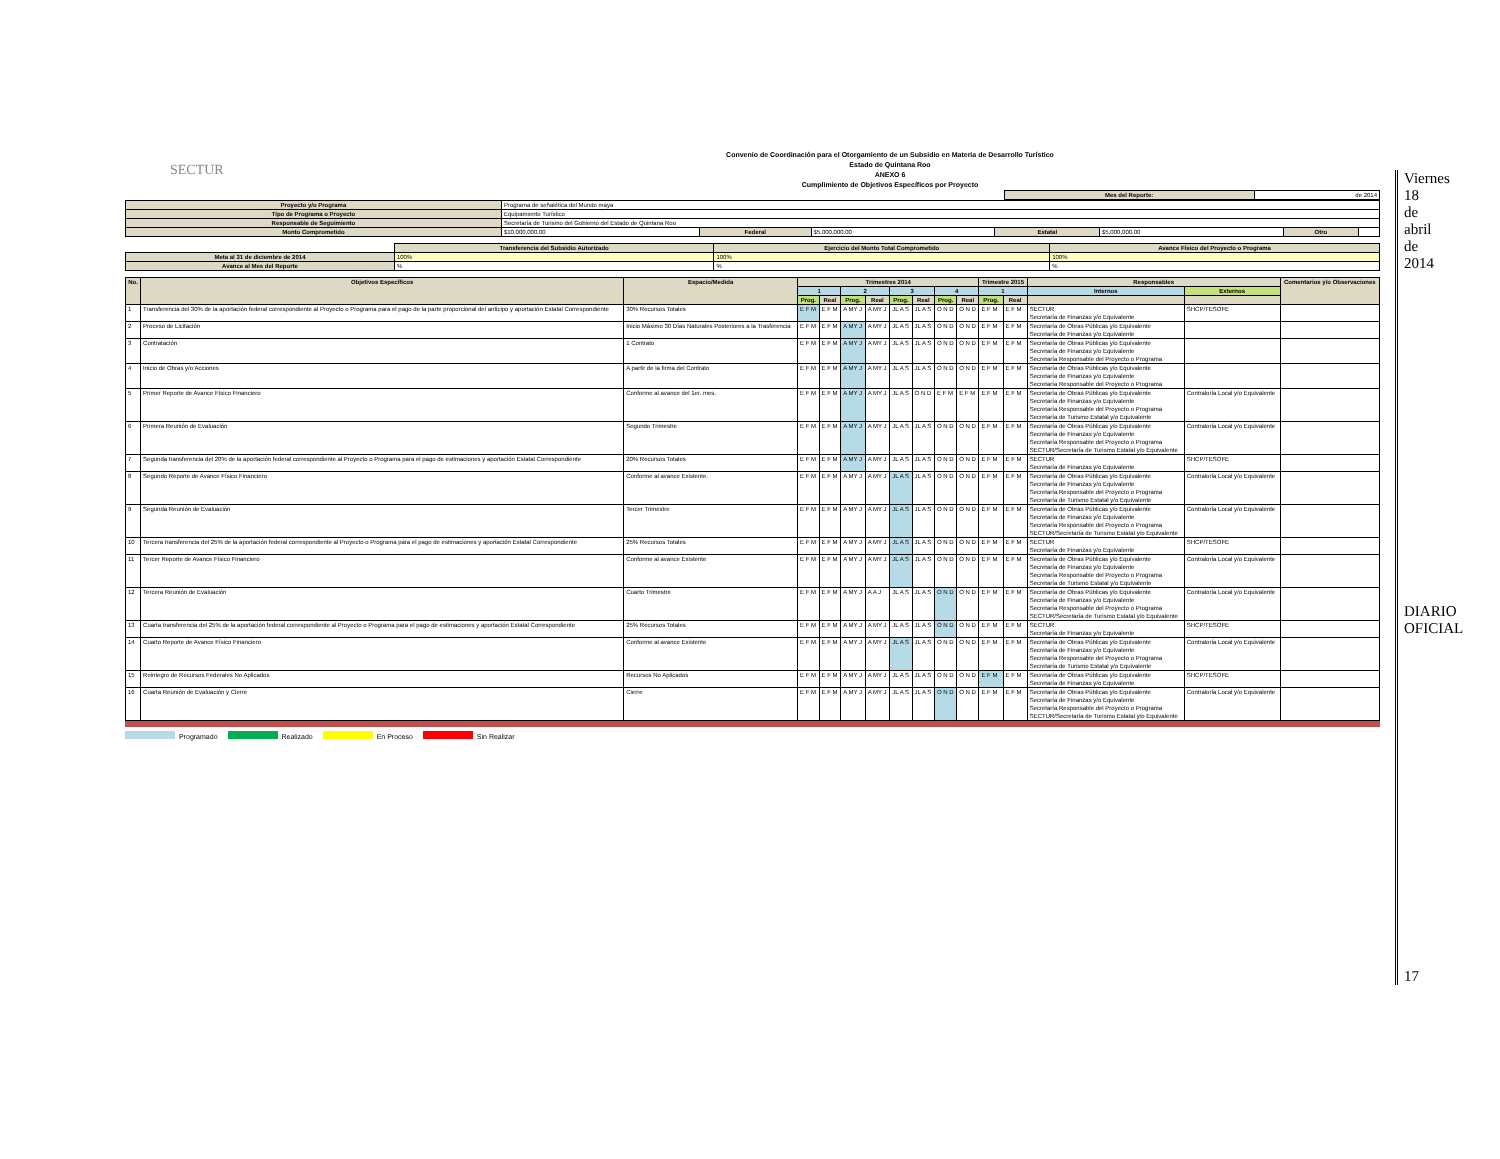SECTUR
Convenio de Coordinación para el Otorgamiento de un Subsidio en Materia de Desarrollo Turístico
Estado de Quintana Roo
ANEXO 6
Cumplimiento de Objetivos Específicos por Proyecto
| Mes del Reporte: | de 2014 |
| Proyecto y/o Programa | Programa de señalética del Mundo maya | | | | | | |
| Tipo de Programa o Proyecto | Equipamiento Turístico | | | | | | |
| Responsable de Seguimiento | Secretaría de Turismo del Gobierno del Estado de Quintana Roo | | | | | | |
| Monto Comprometido | $10,000,000.00 | Federal | $5,000,000.00 | Estatal | $5,000,000.00 | Otro | |
| | Transferencia del Subsidio Autorizado | Ejercicio del Monto Total Comprometido | Avance Físico del Proyecto o Programa |
| Meta al 31 de diciembre de 2014 | 100% | 100% | 100% |
| Avance al Mes del Reporte | % | % | % |
| No. | Objetivos Específicos | Espacio/Medida | Trimestres 2014 | | | | | | | | Trimestre 2015 | | Responsables | | Comentarios y/o Observaciones |
| --- | --- | --- | --- | --- | --- | --- | --- | --- | --- | --- | --- | --- | --- | --- | --- |
| | | | 1 | | 2 | | 3 | | 4 | | 1 | | Internos | Externos | |
| | | | Prog. | Real | Prog. | Real | Prog. | Real | Prog. | Real | Prog. | Real | | | |
| 1 | Transferencia del 30% de la aportación federal correspondiente al Proyecto o Programa para el pago de la parte proporcional del anticipo y aportación Estatal Correspondiente | 30% Recursos Totales | E F M | E F M | A MY J | A MY J | JL A S | JL A S | O N D | O N D | E F M | E F M | SECTUR Secretaría de Finanzas y/o Equivalente | SHCP/TESOFE | |
| 2 | Proceso de Licitación | Inicio Máximo 30 Días Naturales Posteriores a la Trasferencia | E F M | E F M | A MY J | A MY J | JL A S | JL A S | O N D | O N D | E F M | E F M | Secretaría de Obras Públicas y/o Equivalente Secretaría de Finanzas y/o Equivalente | | |
| 3 | Contratación | 1 Contrato | E F M | E F M | A MY J | A MY J | JL A S | JL A S | O N D | O N D | E F M | E F M | Secretaría de Obras Públicas y/o Equivalente Secretaría de Finanzas y/o Equivalente Secretaría Responsable del Proyecto o Programa | | |
| 4 | Inicio de Obras y/o Acciones | A partir de la firma del Contrato | E F M | E F M | A MY J | A MY J | JL A S | JL A S | O N D | O N D | E F M | E F M | Secretaría de Obras Públicas y/o Equivalente Secretaría de Finanzas y/o Equivalente Secretaría Responsable del Proyecto o Programa | | |
| 5 | Primer Reporte de Avance Físico Financiero | Conforme al avance del 1er. mes. | E F M | E F M | A MY J | A MY J | JL A S | O N D | E F M | E F M | E F M | E F M | Secretaría de Obras Públicas y/o Equivalente Secretaría de Finanzas y/o Equivalente Secretaría Responsable del Proyecto o Programa Secretaría de Turismo Estatal y/o Equivalente | Contraloría Local y/o Equivalente | |
| 6 | Primera Reunión de Evaluación | Segundo Trimestre | E F M | E F M | A MY J | A MY J | JL A S | JL A S | O N D | O N D | E F M | E F M | Secretaría de Obras Públicas y/o Equivalente Secretaría de Finanzas y/o Equivalente Secretaría Responsable del Proyecto o Programa SECTUR/Secretaría de Turismo Estatal y/o Equivalente | Contraloría Local y/o Equivalente | |
| 7 | Segunda transferencia del 20% de la aportación federal correspondiente al Proyecto o Programa para el pago de estimaciones y aportación Estatal Correspondiente | 20% Recursos Totales | E F M | E F M | A MY J | A MY J | JL A S | JL A S | O N D | O N D | E F M | E F M | SECTUR Secretaría de Finanzas y/o Equivalente | SHCP/TESOFE | |
| 8 | Segundo Reporte de Avance Físico Financiero | Conforme al avance Existente. | E F M | E F M | A MY J | A MY J | JL A S | JL A S | O N D | O N D | E F M | E F M | Secretaría de Obras Públicas y/o Equivalente Secretaría de Finanzas y/o Equivalente Secretaría Responsable del Proyecto o Programa Secretaría de Turismo Estatal y/o Equivalente | Contraloría Local y/o Equivalente | |
| 9 | Segunda Reunión de Evaluación | Tercer Trimestre | E F M | E F M | A MY J | A MY J | JL A S | JL A S | O N D | O N D | E F M | E F M | Secretaría de Obras Públicas y/o Equivalente Secretaría de Finanzas y/o Equivalente Secretaría Responsable del Proyecto o Programa SECTUR/Secretaría de Turismo Estatal y/o Equivalente | Contraloría Local y/o Equivalente | |
| 10 | Tercera transferencia del 25% de la aportación federal correspondiente al Proyecto o Programa para el pago de estimaciones y aportación Estatal Correspondiente | 25% Recursos Totales | E F M | E F M | A MY J | A MY J | JL A S | JL A S | O N D | O N D | E F M | E F M | SECTUR Secretaría de Finanzas y/o Equivalente | SHCP/TESOFE | |
| 11 | Tercer Reporte de Avance Físico Financiero | Conforme al avance Existente | E F M | E F M | A MY J | A MY J | JL A S | JL A S | O N D | O N D | E F M | E F M | Secretaría de Obras Públicas y/o Equivalente Secretaría de Finanzas y/o Equivalente Secretaría Responsable del Proyecto o Programa Secretaría de Turismo Estatal y/o Equivalente | Contraloría Local y/o Equivalente | |
| 12 | Tercera Reunión de Evaluación | Cuarto Trimestre | E F M | E F M | A MY J | A A J | JL A S | JL A S | O N D | O N D | E F M | E F M | Secretaría de Obras Públicas y/o Equivalente Secretaría de Finanzas y/o Equivalente Secretaría Responsable del Proyecto o Programa SECTUR/Secretaría de Turismo Estatal y/o Equivalente | Contraloría Local y/o Equivalente | |
| 13 | Cuarta transferencia del 25% de la aportación federal correspondiente al Proyecto o Programa para el pago de estimaciones y aportación Estatal Correspondiente | 25% Recursos Totales | E F M | E F M | A MY J | A MY J | JL A S | JL A S | O N D | O N D | E F M | E F M | SECTUR Secretaría de Finanzas y/o Equivalente | SHCP/TESOFE | |
| 14 | Cuarto Reporte de Avance Físico Financiero | Conforme al avance Existente | E F M | E F M | A MY J | A MY J | JL A S | JL A S | O N D | O N D | E F M | E F M | Secretaría de Obras Públicas y/o Equivalente Secretaría de Finanzas y/o Equivalente Secretaría Responsable del Proyecto o Programa Secretaría de Turismo Estatal y/o Equivalente | Contraloría Local y/o Equivalente | |
| 15 | Reintegro de Recursos Federales No Aplicados | Recursos No Aplicados | E F M | E F M | A MY J | A MY J | JL A S | JL A S | O N D | O N D | E F M | E F M | Secretaría de Obras Públicas y/o Equivalente Secretaría de Finanzas y/o Equivalente | SHCP/TESOFE | |
| 16 | Cuarta Reunión de Evaluación y Cierre | Cierre | E F M | E F M | A MY J | A MY J | JL A S | JL A S | O N D | O N D | E F M | E F M | Secretaría de Obras Públicas y/o Equivalente Secretaría de Finanzas y/o Equivalente Secretaría Responsable del Proyecto o Programa SECTUR/Secretaría de Turismo Estatal y/o Equivalente | Contraloría Local y/o Equivalente | |
Programado Realizado En Proceso Sin Realizar
Viernes 18 de abril de 2014
DIARIO OFICIAL
17